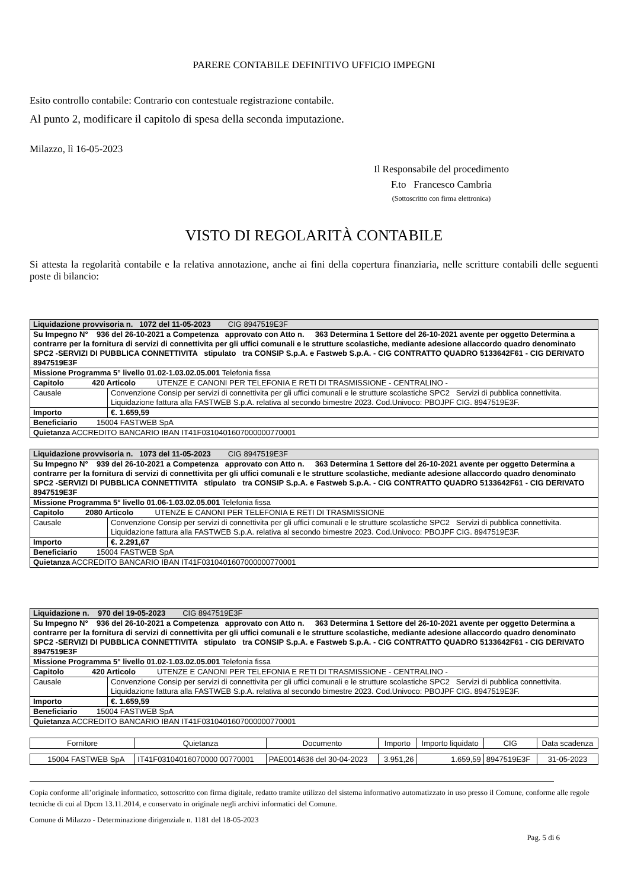PARERE CONTABILE DEFINITIVO UFFICIO IMPEGNI
Esito controllo contabile: Contrario con contestuale registrazione contabile.
Al punto 2, modificare il capitolo di spesa della seconda imputazione.
Milazzo, lì 16-05-2023
Il Responsabile del procedimento
F.to Francesco Cambria
(Sottoscritto con firma elettronica)
VISTO DI REGOLARITÀ CONTABILE
Si attesta la regolarità contabile e la relativa annotazione, anche ai fini della copertura finanziaria, nelle scritture contabili delle seguenti poste di bilancio:
| Liquidazione provvisoria n. 1072 del 11-05-2023 CIG 8947519E3F | |
| Su Impegno N° 936 del 26-10-2021 a Competenza approvato con Atto n. 363 Determina 1 Settore del 26-10-2021 avente per oggetto Determina a contrarre per la fornitura di servizi di connettivita per gli uffici comunali e le strutture scolastiche, mediante adesione allaccordo quadro denominato SPC2 -SERVIZI DI PUBBLICA CONNETTIVITA stipulato tra CONSIP S.p.A. e Fastweb S.p.A. - CIG CONTRATTO QUADRO 5133642F61 - CIG DERIVATO 8947519E3F | |
| Missione Programma 5° livello 01.02-1.03.02.05.001 Telefonia fissa | |
| Capitolo 420 Articolo UTENZE E CANONI PER TELEFONIA E RETI DI TRASMISSIONE - CENTRALINO - | |
| Causale | Convenzione Consip per servizi di connettivita per gli uffici comunali e le strutture scolastiche SPC2 Servizi di pubblica connettivita. Liquidazione fattura alla FASTWEB S.p.A. relativa al secondo bimestre 2023. Cod.Univoco: PBOJPF CIG. 8947519E3F. |
| Importo | €. 1.659,59 |
| Beneficiario 15004 FASTWEB SpA | |
| Quietanza ACCREDITO BANCARIO IBAN IT41F0310401607000000770001 | |
| Liquidazione provvisoria n. 1073 del 11-05-2023 CIG 8947519E3F | |
| Su Impegno N° 939 del 26-10-2021 a Competenza approvato con Atto n. 363 Determina 1 Settore del 26-10-2021 avente per oggetto Determina a contrarre per la fornitura di servizi di connettivita per gli uffici comunali e le strutture scolastiche, mediante adesione allaccordo quadro denominato SPC2 -SERVIZI DI PUBBLICA CONNETTIVITA stipulato tra CONSIP S.p.A. e Fastweb S.p.A. - CIG CONTRATTO QUADRO 5133642F61 - CIG DERIVATO 8947519E3F | |
| Missione Programma 5° livello 01.06-1.03.02.05.001 Telefonia fissa | |
| Capitolo 2080 Articolo UTENZE E CANONI PER TELEFONIA E RETI DI TRASMISSIONE | |
| Causale | Convenzione Consip per servizi di connettivita per gli uffici comunali e le strutture scolastiche SPC2 Servizi di pubblica connettivita. Liquidazione fattura alla FASTWEB S.p.A. relativa al secondo bimestre 2023. Cod.Univoco: PBOJPF CIG. 8947519E3F. |
| Importo | €. 2.291,67 |
| Beneficiario 15004 FASTWEB SpA | |
| Quietanza ACCREDITO BANCARIO IBAN IT41F0310401607000000770001 | |
| Liquidazione n. 970 del 19-05-2023 CIG 8947519E3F | |
| Su Impegno N° 936 del 26-10-2021 a Competenza approvato con Atto n. 363 Determina 1 Settore del 26-10-2021 avente per oggetto Determina a contrarre per la fornitura di servizi di connettivita per gli uffici comunali e le strutture scolastiche, mediante adesione allaccordo quadro denominato SPC2 -SERVIZI DI PUBBLICA CONNETTIVITA stipulato tra CONSIP S.p.A. e Fastweb S.p.A. - CIG CONTRATTO QUADRO 5133642F61 - CIG DERIVATO 8947519E3F | |
| Missione Programma 5° livello 01.02-1.03.02.05.001 Telefonia fissa | |
| Capitolo 420 Articolo UTENZE E CANONI PER TELEFONIA E RETI DI TRASMISSIONE - CENTRALINO - | |
| Causale | Convenzione Consip per servizi di connettivita per gli uffici comunali e le strutture scolastiche SPC2 Servizi di pubblica connettivita. Liquidazione fattura alla FASTWEB S.p.A. relativa al secondo bimestre 2023. Cod.Univoco: PBOJPF CIG. 8947519E3F. |
| Importo | €. 1.659,59 |
| Beneficiario 15004 FASTWEB SpA | |
| Quietanza ACCREDITO BANCARIO IBAN IT41F0310401607000000770001 | |
| Fornitore | Quietanza | Documento | Importo | Importo liquidato | CIG | Data scadenza |
| --- | --- | --- | --- | --- | --- | --- |
| 15004 FASTWEB SpA | IT41F03104016070000 00770001 | PAE0014636 del 30-04-2023 | 3.951,26 | 1.659,59 | 8947519E3F | 31-05-2023 |
Copia conforme all’originale informatico, sottoscritto con firma digitale, redatto tramite utilizzo del sistema informativo automatizzato in uso presso il Comune, conforme alle regole tecniche di cui al Dpcm 13.11.2014, e conservato in originale negli archivi informatici del Comune.
Comune di Milazzo - Determinazione dirigenziale n. 1181 del 18-05-2023
Pag. 5 di 6